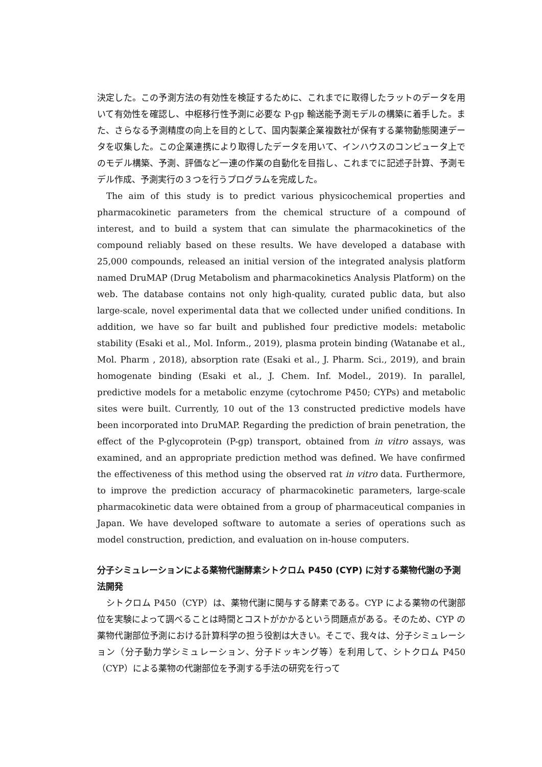決定した。この予測方法の有効性を検証するために、これまでに取得したラットのデータを用いて有効性を確認し、中枢移行性予測に必要な P-gp 輸送能予測モデルの構築に着手した。また、さらなる予測精度の向上を目的として、国内製薬企業複数社が保有する薬物動態関連データを収集した。この企業連携により取得したデータを用いて、インハウスのコンピュータ上でのモデル構築、予測、評価など一連の作業の自動化を目指し、これまでに記述子計算、予測モデル作成、予測実行の３つを行うプログラムを完成した。
The aim of this study is to predict various physicochemical properties and pharmacokinetic parameters from the chemical structure of a compound of interest, and to build a system that can simulate the pharmacokinetics of the compound reliably based on these results. We have developed a database with 25,000 compounds, released an initial version of the integrated analysis platform named DruMAP (Drug Metabolism and pharmacokinetics Analysis Platform) on the web. The database contains not only high-quality, curated public data, but also large-scale, novel experimental data that we collected under unified conditions. In addition, we have so far built and published four predictive models: metabolic stability (Esaki et al., Mol. Inform., 2019), plasma protein binding (Watanabe et al., Mol. Pharm , 2018), absorption rate (Esaki et al., J. Pharm. Sci., 2019), and brain homogenate binding (Esaki et al., J. Chem. Inf. Model., 2019). In parallel, predictive models for a metabolic enzyme (cytochrome P450; CYPs) and metabolic sites were built. Currently, 10 out of the 13 constructed predictive models have been incorporated into DruMAP. Regarding the prediction of brain penetration, the effect of the P-glycoprotein (P-gp) transport, obtained from in vitro assays, was examined, and an appropriate prediction method was defined. We have confirmed the effectiveness of this method using the observed rat in vitro data. Furthermore, to improve the prediction accuracy of pharmacokinetic parameters, large-scale pharmacokinetic data were obtained from a group of pharmaceutical companies in Japan. We have developed software to automate a series of operations such as model construction, prediction, and evaluation on in-house computers.
分子シミュレーションによる薬物代謝酵素シトクロム P450 (CYP) に対する薬物代謝の予測法開発
シトクロム P450（CYP）は、薬物代謝に関与する酵素である。CYP による薬物の代謝部位を実験によって調べることは時間とコストがかかるという問題点がある。そのため、CYP の薬物代謝部位予測における計算科学の担う役割は大きい。そこで、我々は、分子シミュレーション（分子動力学シミュレーション、分子ドッキング等）を利用して、シトクロム P450（CYP）による薬物の代謝部位を予測する手法の研究を行って